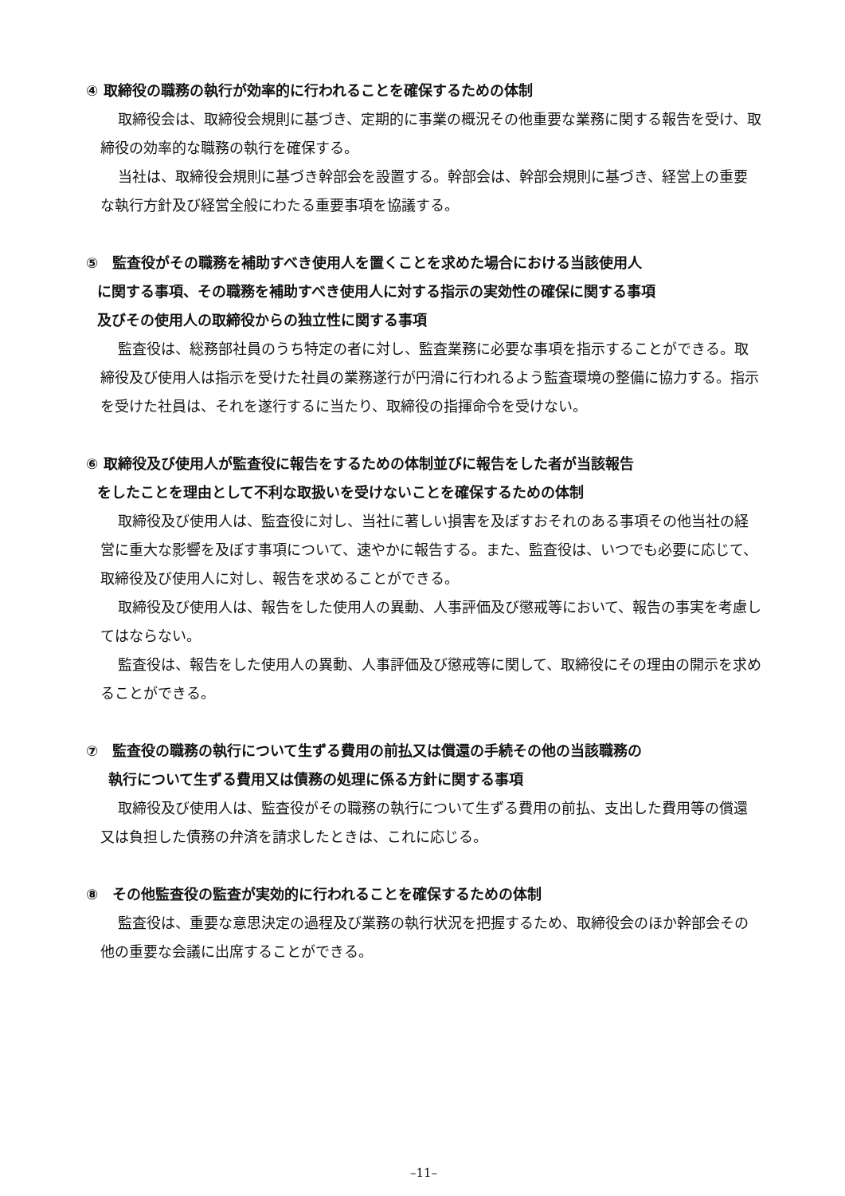④ 取締役の職務の執行が効率的に行われることを確保するための体制
取締役会は、取締役会規則に基づき、定期的に事業の概況その他重要な業務に関する報告を受け、取締役の効率的な職務の執行を確保する。
当社は、取締役会規則に基づき幹部会を設置する。幹部会は、幹部会規則に基づき、経営上の重要な執行方針及び経営全般にわたる重要事項を協議する。
⑤　監査役がその職務を補助すべき使用人を置くことを求めた場合における当該使用人
に関する事項、その職務を補助すべき使用人に対する指示の実効性の確保に関する事項
及びその使用人の取締役からの独立性に関する事項
監査役は、総務部社員のうち特定の者に対し、監査業務に必要な事項を指示することができる。取締役及び使用人は指示を受けた社員の業務遂行が円滑に行われるよう監査環境の整備に協力する。指示を受けた社員は、それを遂行するに当たり、取締役の指揮命令を受けない。
⑥ 取締役及び使用人が監査役に報告をするための体制並びに報告をした者が当該報告
をしたことを理由として不利な取扱いを受けないことを確保するための体制
取締役及び使用人は、監査役に対し、当社に著しい損害を及ぼすおそれのある事項その他当社の経営に重大な影響を及ぼす事項について、速やかに報告する。また、監査役は、いつでも必要に応じて、取締役及び使用人に対し、報告を求めることができる。
取締役及び使用人は、報告をした使用人の異動、人事評価及び懲戒等において、報告の事実を考慮してはならない。
監査役は、報告をした使用人の異動、人事評価及び懲戒等に関して、取締役にその理由の開示を求めることができる。
⑦　監査役の職務の執行について生ずる費用の前払又は償還の手続その他の当該職務の
執行について生ずる費用又は債務の処理に係る方針に関する事項
取締役及び使用人は、監査役がその職務の執行について生ずる費用の前払、支出した費用等の償還又は負担した債務の弁済を請求したときは、これに応じる。
⑧　その他監査役の監査が実効的に行われることを確保するための体制
監査役は、重要な意思決定の過程及び業務の執行状況を把握するため、取締役会のほか幹部会その他の重要な会議に出席することができる。
–11–